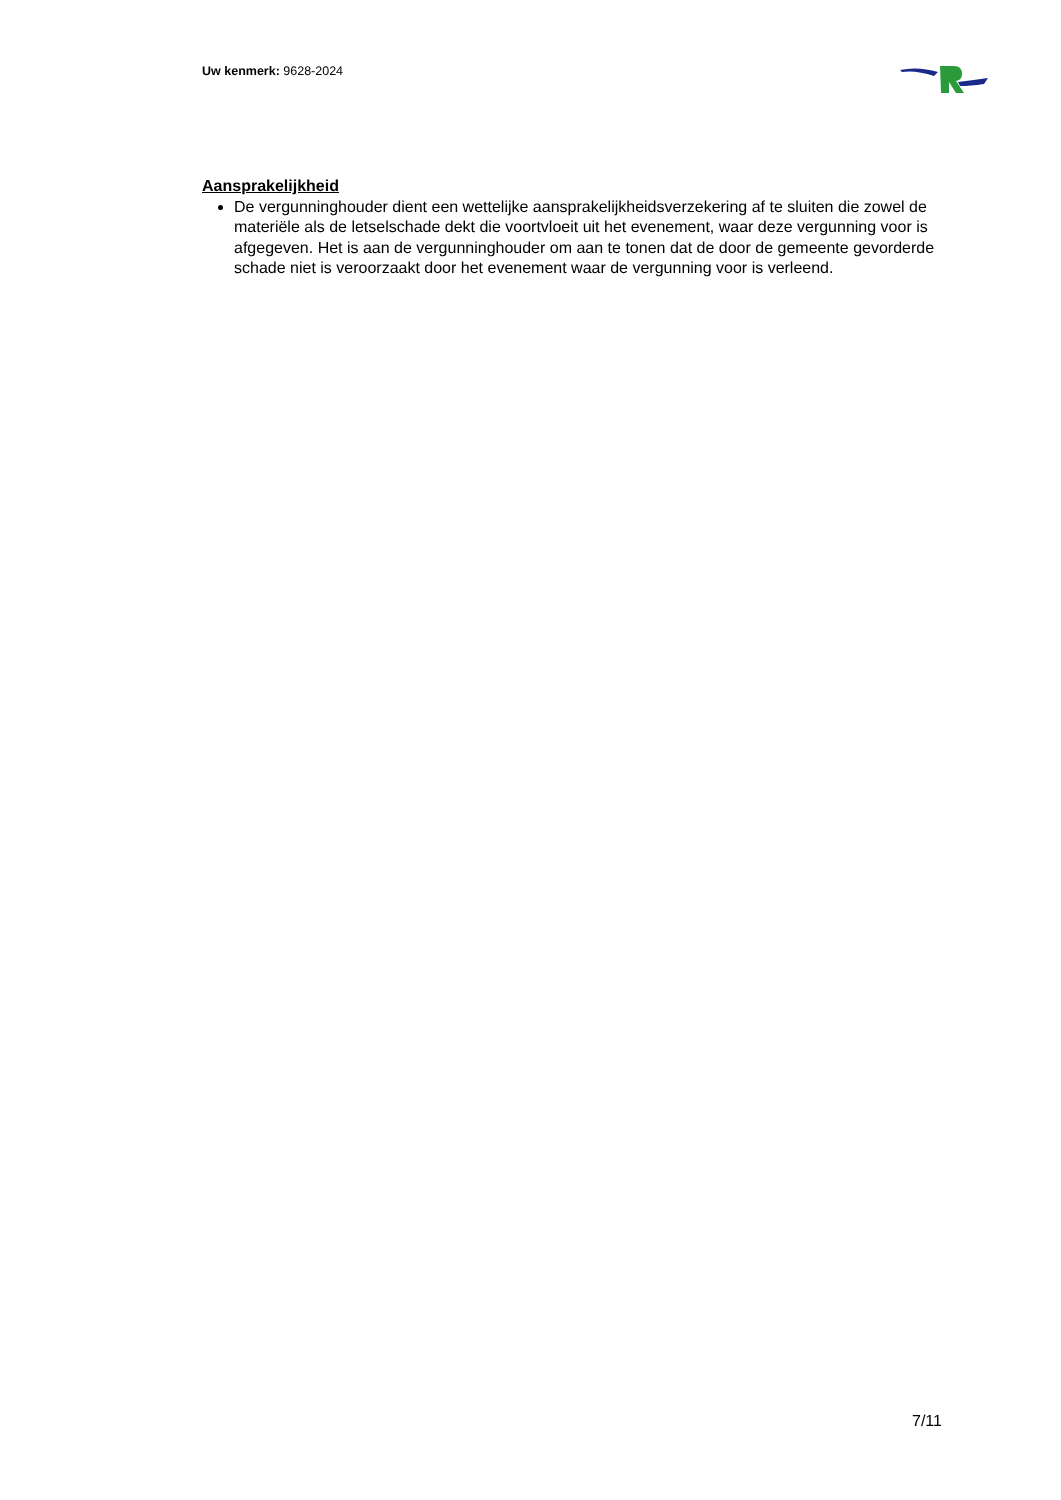Uw kenmerk: 9628-2024
Aansprakelijkheid
De vergunninghouder dient een wettelijke aansprakelijkheidsverzekering af te sluiten die zowel de materiële als de letselschade dekt die voortvloeit uit het evenement, waar deze vergunning voor is afgegeven. Het is aan de vergunninghouder om aan te tonen dat de door de gemeente gevorderde schade niet is veroorzaakt door het evenement waar de vergunning voor is verleend.
7/11